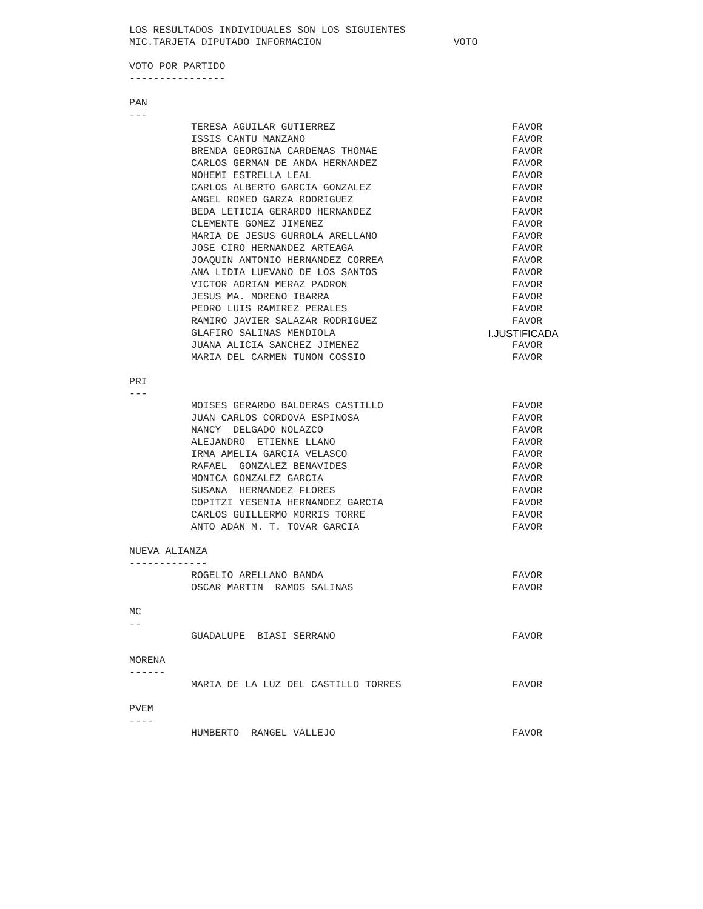LOS RESULTADOS INDIVIDUALES SON LOS SIGUIENTES
MIC.TARJETA DIPUTADO INFORMACION VOTO
VOTO POR PARTIDO
----------------
PAN
---
| TERESA AGUILAR GUTIERREZ | FAVOR |
| ISSIS CANTU MANZANO | FAVOR |
| BRENDA GEORGINA CARDENAS THOMAE | FAVOR |
| CARLOS GERMAN DE ANDA HERNANDEZ | FAVOR |
| NOHEMI ESTRELLA LEAL | FAVOR |
| CARLOS ALBERTO GARCIA GONZALEZ | FAVOR |
| ANGEL ROMEO GARZA RODRIGUEZ | FAVOR |
| BEDA LETICIA GERARDO HERNANDEZ | FAVOR |
| CLEMENTE GOMEZ JIMENEZ | FAVOR |
| MARIA DE JESUS GURROLA ARELLANO | FAVOR |
| JOSE CIRO HERNANDEZ ARTEAGA | FAVOR |
| JOAQUIN ANTONIO HERNANDEZ CORREA | FAVOR |
| ANA LIDIA LUEVANO DE LOS SANTOS | FAVOR |
| VICTOR ADRIAN MERAZ PADRON | FAVOR |
| JESUS MA. MORENO IBARRA | FAVOR |
| PEDRO LUIS RAMIREZ PERALES | FAVOR |
| RAMIRO JAVIER SALAZAR RODRIGUEZ | FAVOR |
| GLAFIRO SALINAS MENDIOLA | I.JUSTIFICADA |
| JUANA ALICIA SANCHEZ JIMENEZ | FAVOR |
| MARIA DEL CARMEN TUNON COSSIO | FAVOR |
PRI
---
| MOISES GERARDO BALDERAS CASTILLO | FAVOR |
| JUAN CARLOS CORDOVA ESPINOSA | FAVOR |
| NANCY DELGADO NOLAZCO | FAVOR |
| ALEJANDRO ETIENNE LLANO | FAVOR |
| IRMA AMELIA GARCIA VELASCO | FAVOR |
| RAFAEL GONZALEZ BENAVIDES | FAVOR |
| MONICA GONZALEZ GARCIA | FAVOR |
| SUSANA HERNANDEZ FLORES | FAVOR |
| COPITZI YESENIA HERNANDEZ GARCIA | FAVOR |
| CARLOS GUILLERMO MORRIS TORRE | FAVOR |
| ANTO ADAN M. T. TOVAR GARCIA | FAVOR |
NUEVA ALIANZA
-------------
| ROGELIO ARELLANO BANDA | FAVOR |
| OSCAR MARTIN RAMOS SALINAS | FAVOR |
MC
--
| GUADALUPE BIASI SERRANO | FAVOR |
MORENA
------
| MARIA DE LA LUZ DEL CASTILLO TORRES | FAVOR |
PVEM
----
| HUMBERTO RANGEL VALLEJO | FAVOR |